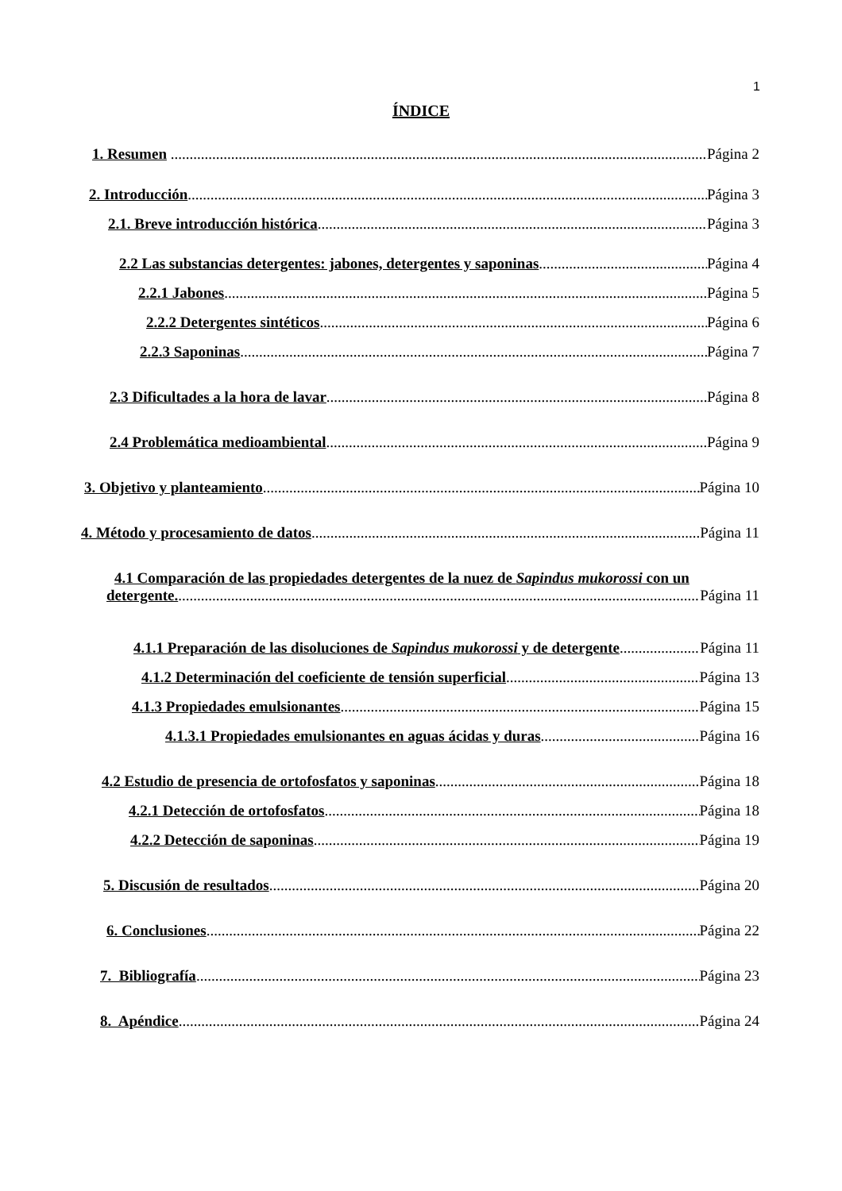1
ÍNDICE
1. Resumen Página 2
2. Introducción Página 3
2.1. Breve introducción histórica Página 3
2.2 Las substancias detergentes: jabones, detergentes y saponinas Página 4
2.2.1 Jabones Página 5
2.2.2 Detergentes sintéticos Página 6
2.2.3 Saponinas Página 7
2.3 Dificultades a la hora de lavar Página 8
2.4 Problemática medioambiental Página 9
3. Objetivo y planteamiento Página 10
4. Método y procesamiento de datos Página 11
4.1 Comparación de las propiedades detergentes de la nuez de Sapindus mukorossi con un
detergente. Página 11
4.1.1 Preparación de las disoluciones de Sapindus mukorossi y de detergente Página 11
4.1.2 Determinación del coeficiente de tensión superficial Página 13
4.1.3 Propiedades emulsionantes Página 15
4.1.3.1 Propiedades emulsionantes en aguas ácidas y duras Página 16
4.2 Estudio de presencia de ortofosfatos y saponinas Página 18
4.2.1 Detección de ortofosfatos Página 18
4.2.2 Detección de saponinas Página 19
5. Discusión de resultados Página 20
6. Conclusiones Página 22
7. Bibliografía Página 23
8. Apéndice Página 24